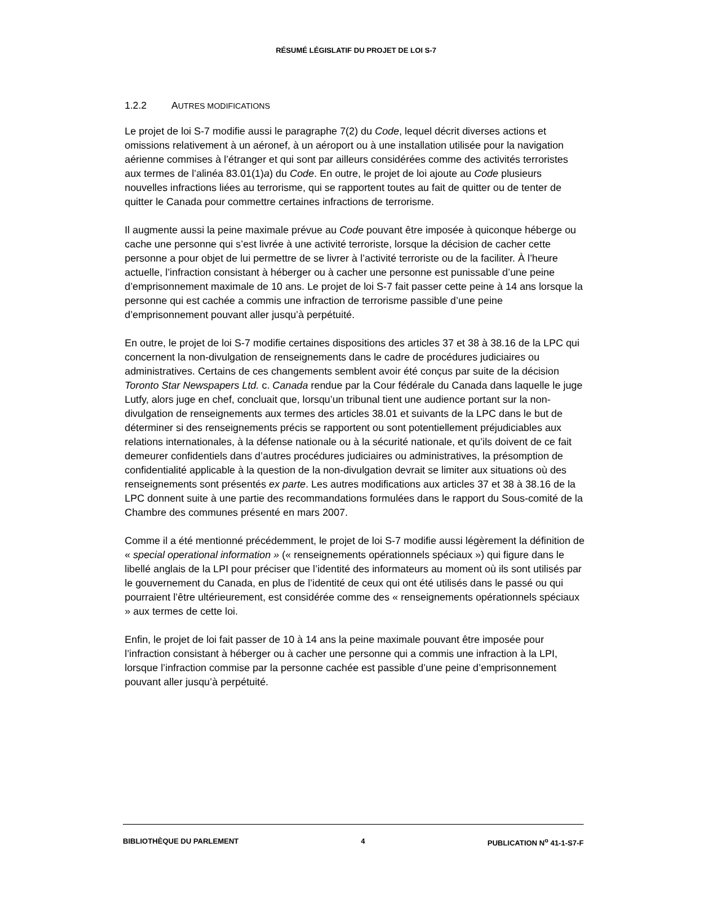RÉSUMÉ LÉGISLATIF DU PROJET DE LOI S-7
1.2.2 AUTRES MODIFICATIONS
Le projet de loi S-7 modifie aussi le paragraphe 7(2) du Code, lequel décrit diverses actions et omissions relativement à un aéronef, à un aéroport ou à une installation utilisée pour la navigation aérienne commises à l’étranger et qui sont par ailleurs considérées comme des activités terroristes aux termes de l’alinéa 83.01(1)a) du Code. En outre, le projet de loi ajoute au Code plusieurs nouvelles infractions liées au terrorisme, qui se rapportent toutes au fait de quitter ou de tenter de quitter le Canada pour commettre certaines infractions de terrorisme.
Il augmente aussi la peine maximale prévue au Code pouvant être imposée à quiconque héberge ou cache une personne qui s’est livrée à une activité terroriste, lorsque la décision de cacher cette personne a pour objet de lui permettre de se livrer à l’activité terroriste ou de la faciliter. À l’heure actuelle, l’infraction consistant à héberger ou à cacher une personne est punissable d’une peine d’emprisonnement maximale de 10 ans. Le projet de loi S-7 fait passer cette peine à 14 ans lorsque la personne qui est cachée a commis une infraction de terrorisme passible d’une peine d’emprisonnement pouvant aller jusqu’à perpétuité.
En outre, le projet de loi S-7 modifie certaines dispositions des articles 37 et 38 à 38.16 de la LPC qui concernent la non-divulgation de renseignements dans le cadre de procédures judiciaires ou administratives. Certains de ces changements semblent avoir été conçus par suite de la décision Toronto Star Newspapers Ltd. c. Canada rendue par la Cour fédérale du Canada dans laquelle le juge Lutfy, alors juge en chef, concluait que, lorsqu’un tribunal tient une audience portant sur la non-divulgation de renseignements aux termes des articles 38.01 et suivants de la LPC dans le but de déterminer si des renseignements précis se rapportent ou sont potentiellement préjudiciables aux relations internationales, à la défense nationale ou à la sécurité nationale, et qu’ils doivent de ce fait demeurer confidentiels dans d’autres procédures judiciaires ou administratives, la présomption de confidentialité applicable à la question de la non-divulgation devrait se limiter aux situations où des renseignements sont présentés ex parte. Les autres modifications aux articles 37 et 38 à 38.16 de la LPC donnent suite à une partie des recommandations formulées dans le rapport du Sous-comité de la Chambre des communes présenté en mars 2007.
Comme il a été mentionné précédemment, le projet de loi S-7 modifie aussi légèrement la définition de « special operational information » (« renseignements opérationnels spéciaux ») qui figure dans le libellé anglais de la LPI pour préciser que l’identité des informateurs au moment où ils sont utilisés par le gouvernement du Canada, en plus de l’identité de ceux qui ont été utilisés dans le passé ou qui pourraient l’être ultérieurement, est considérée comme des « renseignements opérationnels spéciaux » aux termes de cette loi.
Enfin, le projet de loi fait passer de 10 à 14 ans la peine maximale pouvant être imposée pour l’infraction consistant à héberger ou à cacher une personne qui a commis une infraction à la LPI, lorsque l’infraction commise par la personne cachée est passible d’une peine d’emprisonnement pouvant aller jusqu’à perpétuité.
BIBLIOTHÈQUE DU PARLEMENT 4 PUBLICATION N<sup>o</sup> 41-1-S7-F